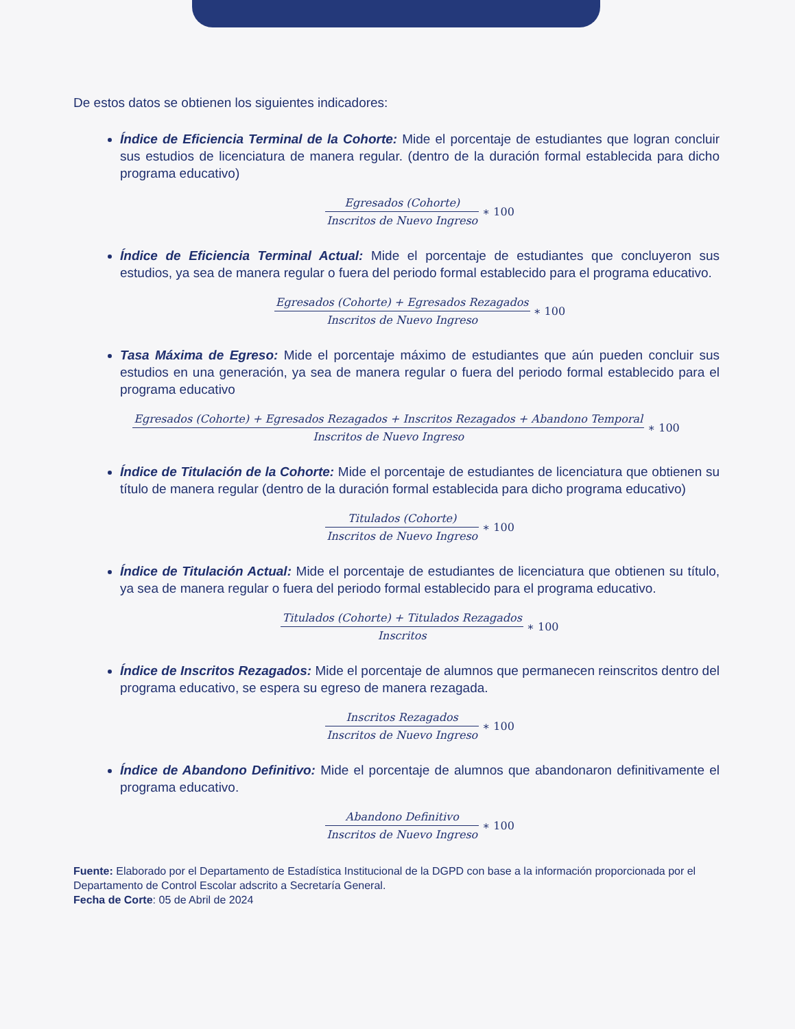De estos datos se obtienen los siguientes indicadores:
Índice de Eficiencia Terminal de la Cohorte: Mide el porcentaje de estudiantes que logran concluir sus estudios de licenciatura de manera regular. (dentro de la duración formal establecida para dicho programa educativo)
Egresados (Cohorte) Inscritos de Nuevo Ingreso ∗ 100
Índice de Eficiencia Terminal Actual: Mide el porcentaje de estudiantes que concluyeron sus estudios, ya sea de manera regular o fuera del periodo formal establecido para el programa educativo.
Egresados (Cohorte) + Egresados Rezagados Inscritos de Nuevo Ingreso ∗ 100
Tasa Máxima de Egreso: Mide el porcentaje máximo de estudiantes que aún pueden concluir sus estudios en una generación, ya sea de manera regular o fuera del periodo formal establecido para el programa educativo
Egresados (Cohorte) + Egresados Rezagados + Inscritos Rezagados + Abandono Temporal Inscritos de Nuevo Ingreso ∗ 100
Índice de Titulación de la Cohorte: Mide el porcentaje de estudiantes de licenciatura que obtienen su título de manera regular (dentro de la duración formal establecida para dicho programa educativo)
Titulados (Cohorte) Inscritos de Nuevo Ingreso ∗ 100
Índice de Titulación Actual: Mide el porcentaje de estudiantes de licenciatura que obtienen su título, ya sea de manera regular o fuera del periodo formal establecido para el programa educativo.
Titulados (Cohorte) + Titulados Rezagados Inscritos ∗ 100
Índice de Inscritos Rezagados: Mide el porcentaje de alumnos que permanecen reinscritos dentro del programa educativo, se espera su egreso de manera rezagada.
Inscritos Rezagados Inscritos de Nuevo Ingreso ∗ 100
Índice de Abandono Definitivo: Mide el porcentaje de alumnos que abandonaron definitivamente el programa educativo.
Abandono Definitivo Inscritos de Nuevo Ingreso ∗ 100
Fuente: Elaborado por el Departamento de Estadística Institucional de la DGPD con base a la información proporcionada por el Departamento de Control Escolar adscrito a Secretaría General.
Fecha de Corte: 05 de Abril de 2024